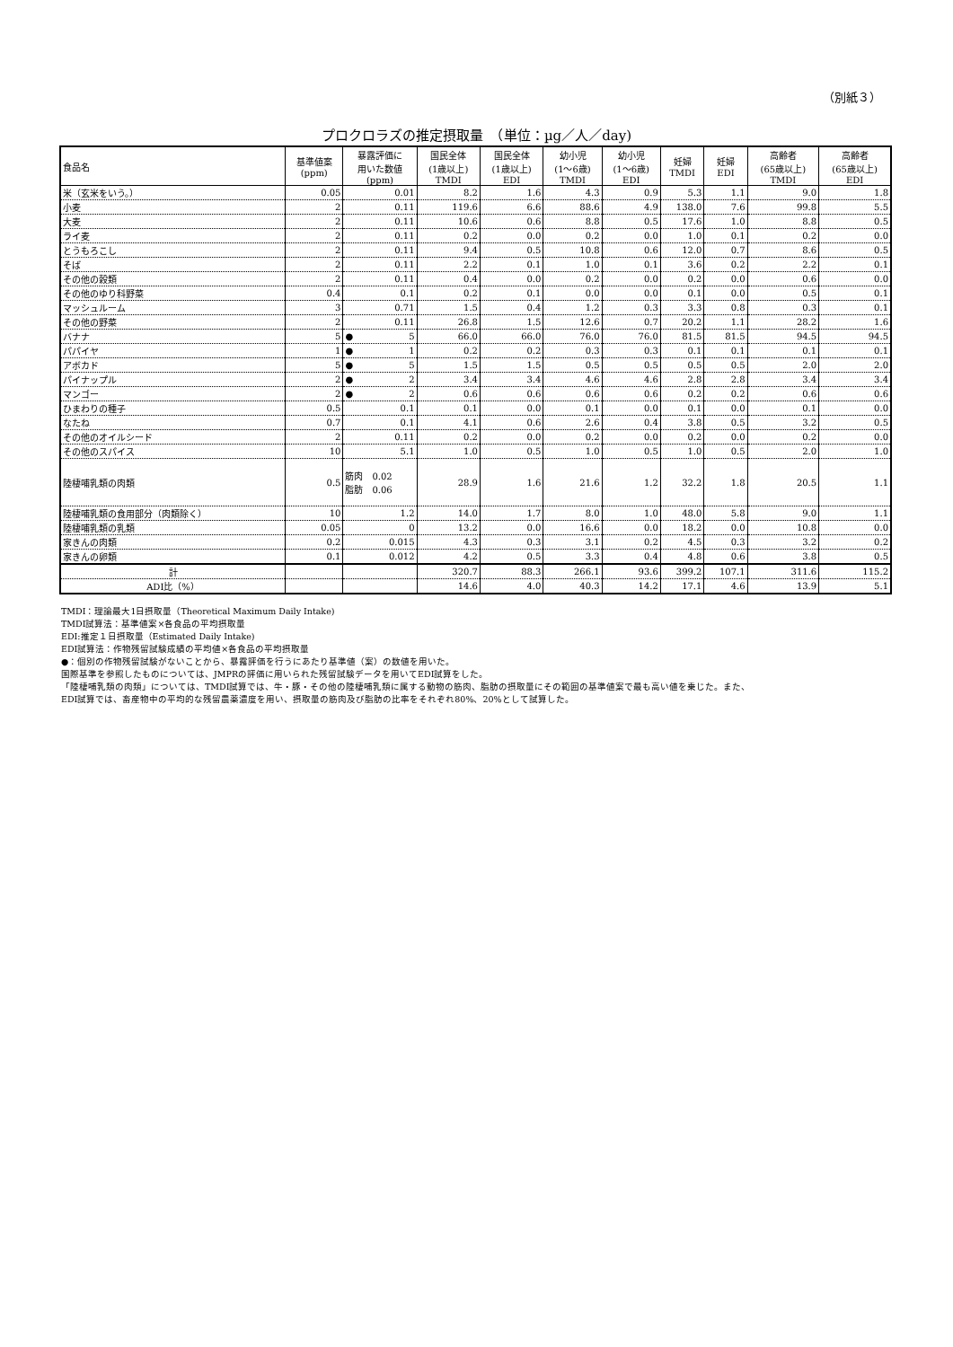（別紙３）
プロクロラズの推定摂取量　（単位：µg／人／day)
| 食品名 | 基準値案 (ppm) | 暴露評価に 用いた数値 (ppm) | 国民全体 (1歳以上) TMDI | 国民全体 (1歳以上) EDI | 幼小児 (1～6歳) TMDI | 幼小児 (1～6歳) EDI | 妊婦 TMDI | 妊婦 EDI | 高齢者 (65歳以上) TMDI | 高齢者 (65歳以上) EDI |
| --- | --- | --- | --- | --- | --- | --- | --- | --- | --- | --- |
| 米（玄米をいう。） | 0.05 | 0.01 | 8.2 | 1.6 | 4.3 | 0.9 | 5.3 | 1.1 | 9.0 | 1.8 |
| 小麦 | 2 | 0.11 | 119.6 | 6.6 | 88.6 | 4.9 | 138.0 | 7.6 | 99.8 | 5.5 |
| 大麦 | 2 | 0.11 | 10.6 | 0.6 | 8.8 | 0.5 | 17.6 | 1.0 | 8.8 | 0.5 |
| ライ麦 | 2 | 0.11 | 0.2 | 0.0 | 0.2 | 0.0 | 1.0 | 0.1 | 0.2 | 0.0 |
| とうもろこし | 2 | 0.11 | 9.4 | 0.5 | 10.8 | 0.6 | 12.0 | 0.7 | 8.6 | 0.5 |
| そば | 2 | 0.11 | 2.2 | 0.1 | 1.0 | 0.1 | 3.6 | 0.2 | 2.2 | 0.1 |
| その他の穀類 | 2 | 0.11 | 0.4 | 0.0 | 0.2 | 0.0 | 0.2 | 0.0 | 0.6 | 0.0 |
| その他のゆり科野菜 | 0.4 | 0.1 | 0.2 | 0.1 | 0.0 | 0.0 | 0.1 | 0.0 | 0.5 | 0.1 |
| マッシュルーム | 3 | 0.71 | 1.5 | 0.4 | 1.2 | 0.3 | 3.3 | 0.8 | 0.3 | 0.1 |
| その他の野菜 | 2 | 0.11 | 26.8 | 1.5 | 12.6 | 0.7 | 20.2 | 1.1 | 28.2 | 1.6 |
| バナナ | 5 | ● 5 | 66.0 | 66.0 | 76.0 | 76.0 | 81.5 | 81.5 | 94.5 | 94.5 |
| パパイヤ | 1 | ● 1 | 0.2 | 0.2 | 0.3 | 0.3 | 0.1 | 0.1 | 0.1 | 0.1 |
| アボカド | 5 | ● 5 | 1.5 | 1.5 | 0.5 | 0.5 | 0.5 | 0.5 | 2.0 | 2.0 |
| パイナップル | 2 | ● 2 | 3.4 | 3.4 | 4.6 | 4.6 | 2.8 | 2.8 | 3.4 | 3.4 |
| マンゴー | 2 | ● 2 | 0.6 | 0.6 | 0.6 | 0.6 | 0.2 | 0.2 | 0.6 | 0.6 |
| ひまわりの種子 | 0.5 | 0.1 | 0.1 | 0.0 | 0.1 | 0.0 | 0.1 | 0.0 | 0.1 | 0.0 |
| なたね | 0.7 | 0.1 | 4.1 | 0.6 | 2.6 | 0.4 | 3.8 | 0.5 | 3.2 | 0.5 |
| その他のオイルシード | 2 | 0.11 | 0.2 | 0.0 | 0.2 | 0.0 | 0.2 | 0.0 | 0.2 | 0.0 |
| その他のスパイス | 10 | 5.1 | 1.0 | 0.5 | 1.0 | 0.5 | 1.0 | 0.5 | 2.0 | 1.0 |
| 陸棲哺乳類の肉類 | 0.5 | 筋肉 0.02 脂肪 0.06 | 28.9 | 1.6 | 21.6 | 1.2 | 32.2 | 1.8 | 20.5 | 1.1 |
| 陸棲哺乳類の食用部分（肉類除く） | 10 | 1.2 | 14.0 | 1.7 | 8.0 | 1.0 | 48.0 | 5.8 | 9.0 | 1.1 |
| 陸棲哺乳類の乳類 | 0.05 | 0 | 13.2 | 0.0 | 16.6 | 0.0 | 18.2 | 0.0 | 10.8 | 0.0 |
| 家きんの肉類 | 0.2 | 0.015 | 4.3 | 0.3 | 3.1 | 0.2 | 4.5 | 0.3 | 3.2 | 0.2 |
| 家きんの卵類 | 0.1 | 0.012 | 4.2 | 0.5 | 3.3 | 0.4 | 4.8 | 0.6 | 3.8 | 0.5 |
| 計 | | | 320.7 | 88.3 | 266.1 | 93.6 | 399.2 | 107.1 | 311.6 | 115.2 |
| ADI比（%） | | | 14.6 | 4.0 | 40.3 | 14.2 | 17.1 | 4.6 | 13.9 | 5.1 |
TMDI：理論最大1日摂取量（Theoretical Maximum Daily Intake)
TMDI試算法：基準値案×各食品の平均摂取量
EDI:推定１日摂取量（Estimated Daily Intake)
EDI試算法：作物残留試験成績の平均値×各食品の平均摂取量
●：個別の作物残留試験がないことから、暴露評価を行うにあたり基準値（案）の数値を用いた。
国際基準を参照したものについては、JMPRの評価に用いられた残留試験データを用いてEDI試算をした。
「陸棲哺乳類の肉類」については、TMDI試算では、牛・豚・その他の陸棲哺乳類に属する動物の筋肉、脂肪の摂取量にその範囲の基準値案で最も高い値を乗じた。また、
EDI試算では、畜産物中の平均的な残留農薬濃度を用い、摂取量の筋肉及び脂肪の比率をそれぞれ80%、20%として試算した。